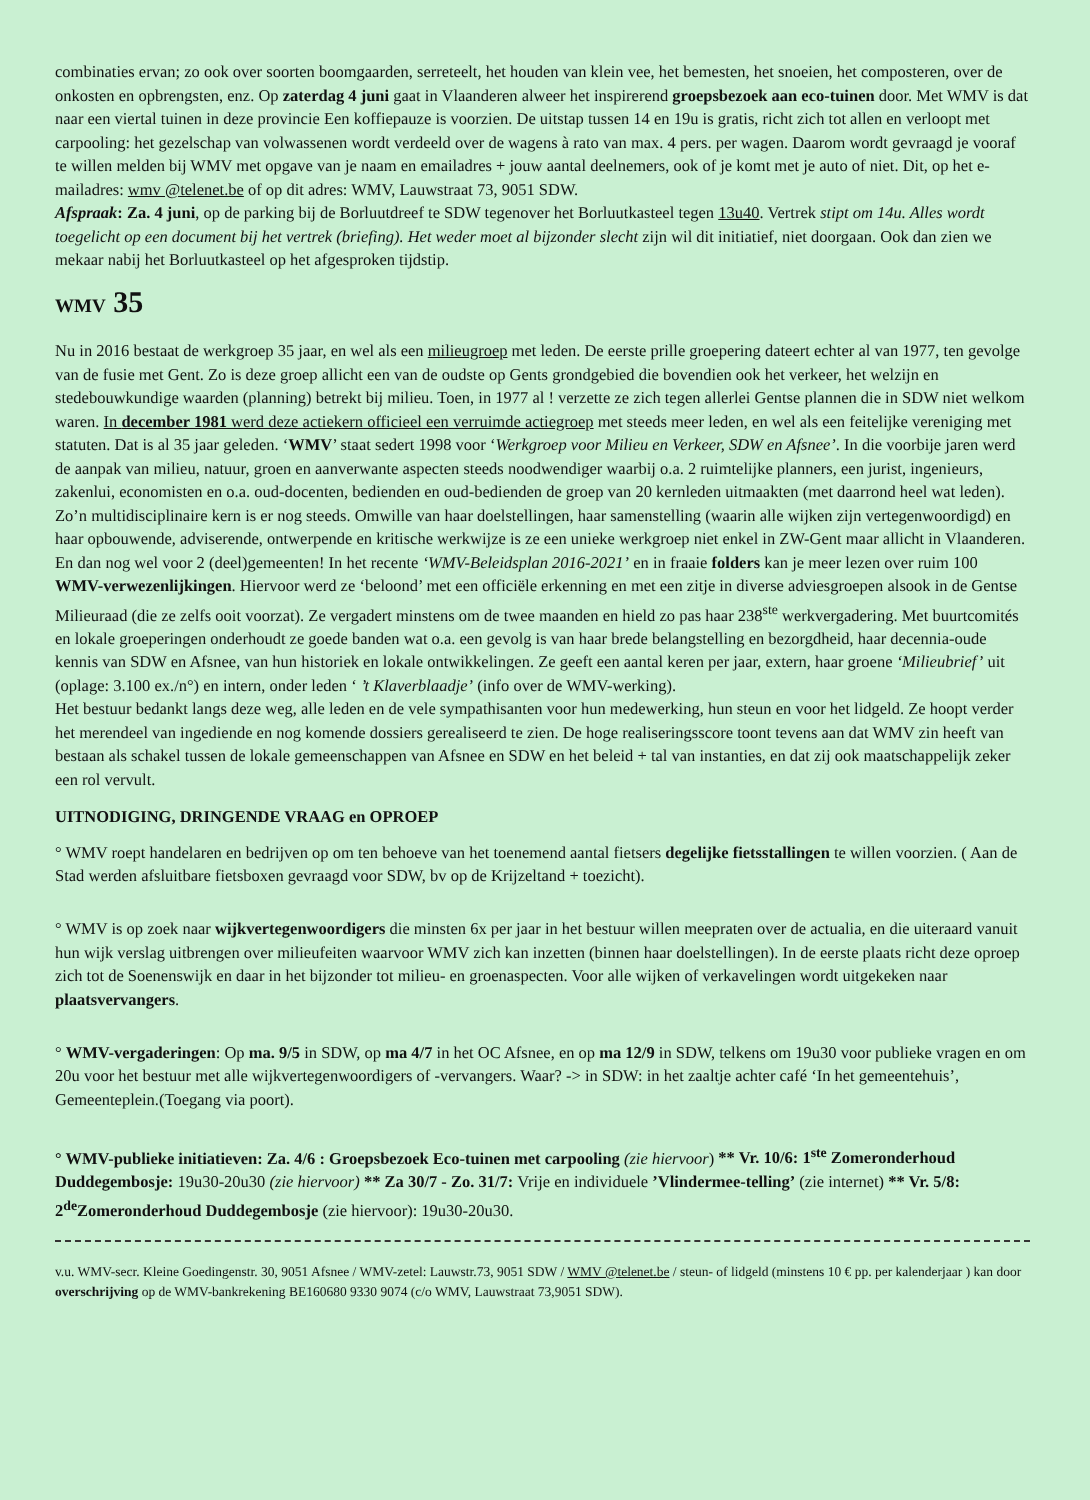combinaties ervan; zo ook over soorten boomgaarden, serreteelt, het houden van klein vee, het bemesten, het snoeien, het composteren, over de onkosten en opbrengsten, enz. Op zaterdag 4 juni gaat in Vlaanderen alweer het inspirerend groepsbezoek aan eco-tuinen door. Met WMV is dat naar een viertal tuinen in deze provincie Een koffiepauze is voorzien. De uitstap tussen 14 en 19u is gratis, richt zich tot allen en verloopt met carpooling: het gezelschap van volwassenen wordt verdeeld over de wagens à rato van max. 4 pers. per wagen. Daarom wordt gevraagd je vooraf te willen melden bij WMV met opgave van je naam en emailadres + jouw aantal deelnemers, ook of je komt met je auto of niet. Dit, op het e-mailadres: wmv @telenet.be of op dit adres: WMV, Lauwstraat 73, 9051 SDW.
Afspraak: Za. 4 juni, op de parking bij de Borluutdreef te SDW tegenover het Borluutkasteel tegen 13u40. Vertrek stipt om 14u. Alles wordt toegelicht op een document bij het vertrek (briefing). Het weder moet al bijzonder slecht zijn wil dit initiatief, niet doorgaan. Ook dan zien we mekaar nabij het Borluutkasteel op het afgesproken tijdstip.
WMV 35
Nu in 2016 bestaat de werkgroep 35 jaar, en wel als een milieugroep met leden. De eerste prille groepering dateert echter al van 1977, ten gevolge van de fusie met Gent. Zo is deze groep allicht een van de oudste op Gents grondgebied die bovendien ook het verkeer, het welzijn en stedebouwkundige waarden (planning) betrekt bij milieu. Toen, in 1977 al ! verzette ze zich tegen allerlei Gentse plannen die in SDW niet welkom waren. In december 1981 werd deze actiekern officieel een verruimde actiegroep met steeds meer leden, en wel als een feitelijke vereniging met statuten. Dat is al 35 jaar geleden. ‘WMV’ staat sedert 1998 voor ‘Werkgroep voor Milieu en Verkeer, SDW en Afsnee’. In die voorbije jaren werd de aanpak van milieu, natuur, groen en aanverwante aspecten steeds noodwendiger waarbij o.a. 2 ruimtelijke planners, een jurist, ingenieurs, zakenlui, economisten en o.a. oud-docenten, bedienden en oud-bedienden de groep van 20 kernleden uitmaakten (met daarrond heel wat leden). Zo’n multidisciplinaire kern is er nog steeds. Omwille van haar doelstellingen, haar samenstelling (waarin alle wijken zijn vertegenwoordigd) en haar opbouwende, adviserende, ontwerpende en kritische werkwijze is ze een unieke werkgroep niet enkel in ZW-Gent maar allicht in Vlaanderen. En dan nog wel voor 2 (deel)gemeenten! In het recente ‘WMV-Beleidsplan 2016-2021’ en in fraaie folders kan je meer lezen over ruim 100 WMV-verwezenlijkingen. Hiervoor werd ze ‘beloond’ met een officiële erkenning en met een zitje in diverse adviesgroepen alsook in de Gentse Milieuraad (die ze zelfs ooit voorzat). Ze vergadert minstens om de twee maanden en hield zo pas haar 238<sup>ste</sup> werkvergadering. Met buurtcomités en lokale groeperingen onderhoudt ze goede banden wat o.a. een gevolg is van haar brede belangstelling en bezorgdheid, haar decennia-oude kennis van SDW en Afsnee, van hun historiek en lokale ontwikkelingen. Ze geeft een aantal keren per jaar, extern, haar groene ‘Milieubrief’ uit (oplage: 3.100 ex./n°) en intern, onder leden ‘ ’t Klaverblaadje’ (info over de WMV-werking).
Het bestuur bedankt langs deze weg, alle leden en de vele sympathisanten voor hun medewerking, hun steun en voor het lidgeld. Ze hoopt verder het merendeel van ingediende en nog komende dossiers gerealiseerd te zien. De hoge realiseringsscore toont tevens aan dat WMV zin heeft van bestaan als schakel tussen de lokale gemeenschappen van Afsnee en SDW en het beleid + tal van instanties, en dat zij ook maatschappelijk zeker een rol vervult.
UITNODIGING, DRINGENDE VRAAG en OPROEP
° WMV roept handelaren en bedrijven op om ten behoeve van het toenemend aantal fietsers degelijke fietsstallingen te willen voorzien. ( Aan de Stad werden afsluitbare fietsboxen gevraagd voor SDW, bv op de Krijzeltand + toezicht).
° WMV is op zoek naar wijkvertegenwoordigers die minsten 6x per jaar in het bestuur willen meepraten over de actualia, en die uiteraard vanuit hun wijk verslag uitbrengen over milieufeiten waarvoor WMV zich kan inzetten (binnen haar doelstellingen). In de eerste plaats richt deze oproep zich tot de Soenenswijk en daar in het bijzonder tot milieu- en groenaspecten. Voor alle wijken of verkavelingen wordt uitgekeken naar plaatsvervangers.
° WMV-vergaderingen: Op ma. 9/5 in SDW, op ma 4/7 in het OC Afsnee, en op ma 12/9 in SDW, telkens om 19u30 voor publieke vragen en om 20u voor het bestuur met alle wijkvertegenwoordigers of -vervangers. Waar? -> in SDW: in het zaaltje achter café ‘In het gemeentehuis’, Gemeenteplein.(Toegang via poort).
° WMV-publieke initiatieven: Za. 4/6 : Groepsbezoek Eco-tuinen met carpooling (zie hiervoor) ** Vr. 10/6: 1<sup>ste</sup> Zomeronderhoud Duddegembosje: 19u30-20u30 (zie hiervoor) ** Za 30/7 - Zo. 31/7: Vrije en individuele ’Vlindermee-telling’ (zie internet) ** Vr. 5/8: 2<sup>de</sup>Zomeronderhoud Duddegembosje (zie hiervoor): 19u30-20u30.
v.u. WMV-secr. Kleine Goedingenstr. 30, 9051 Afsnee / WMV-zetel: Lauwstr.73, 9051 SDW / WMV @telenet.be / steun- of lidgeld (minstens 10 € pp. per kalenderjaar ) kan door overschrijving op de WMV-bankrekening BE160680 9330 9074 (c/o WMV, Lauwstraat 73,9051 SDW).